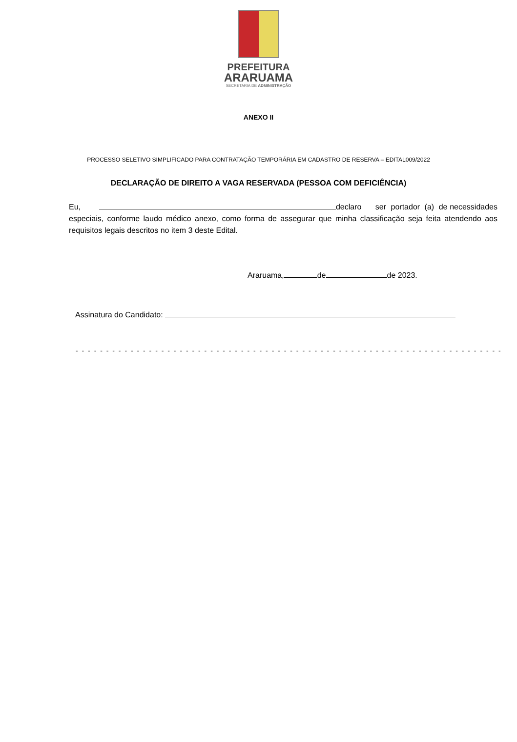PREFEITURA
ARARUAMA
SECRETARIA DE ADMINISTRAÇÃO
ANEXO II
PROCESSO SELETIVO SIMPLIFICADO PARA CONTRATAÇÃO TEMPORÁRIA EM CADASTRO DE RESERVA – EDITAL009/2022
DECLARAÇÃO DE DIREITO A VAGA RESERVADA (PESSOA COM DEFICIÊNCIA)
Eu, declaro ser portador (a) de necessidades especiais, conforme laudo médico anexo, como forma de assegurar que minha classificação seja feita atendendo aos requisitos legais descritos no item 3 deste Edital.
Araruama, de de 2023.
Assinatura do Candidato:
- - - - - - - - - - - - - - - - - - - - - - - - - - - - - - - - - - - - - - - - - - - - - - - - - - - - - - - - - - - - - - - - - - - - - -